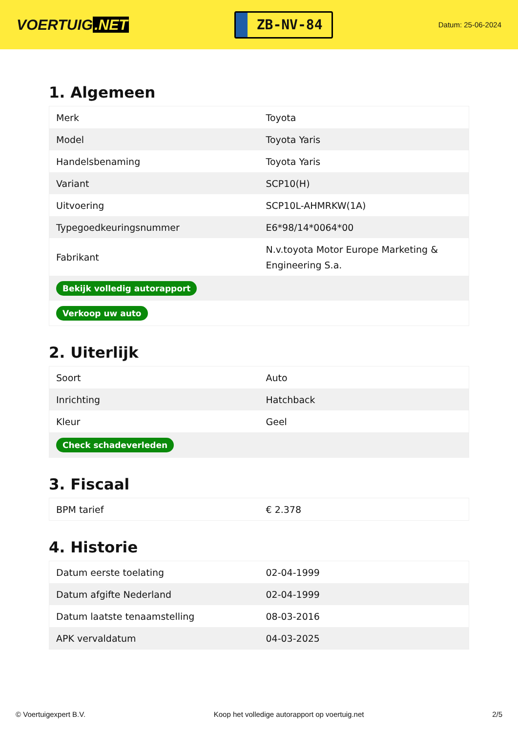VOERTUIG.NET
ZB-NV-84
Datum: 25-06-2024
1. Algemeen
| Merk | Toyota |
| Model | Toyota Yaris |
| Handelsbenaming | Toyota Yaris |
| Variant | SCP10(H) |
| Uitvoering | SCP10L-AHMRKW(1A) |
| Typegoedkeuringsnummer | E6*98/14*0064*00 |
| Fabrikant | N.v.toyota Motor Europe Marketing & Engineering S.a. |
| Bekijk volledig autorapport | |
| Verkoop uw auto | |
2. Uiterlijk
| Soort | Auto |
| Inrichting | Hatchback |
| Kleur | Geel |
| Check schadeverleden | |
3. Fiscaal
| BPM tarief | € 2.378 |
4. Historie
| Datum eerste toelating | 02-04-1999 |
| Datum afgifte Nederland | 02-04-1999 |
| Datum laatste tenaamstelling | 08-03-2016 |
| APK vervaldatum | 04-03-2025 |
© Voertuigexpert B.V. Koop het volledige autorapport op voertuig.net 2/5